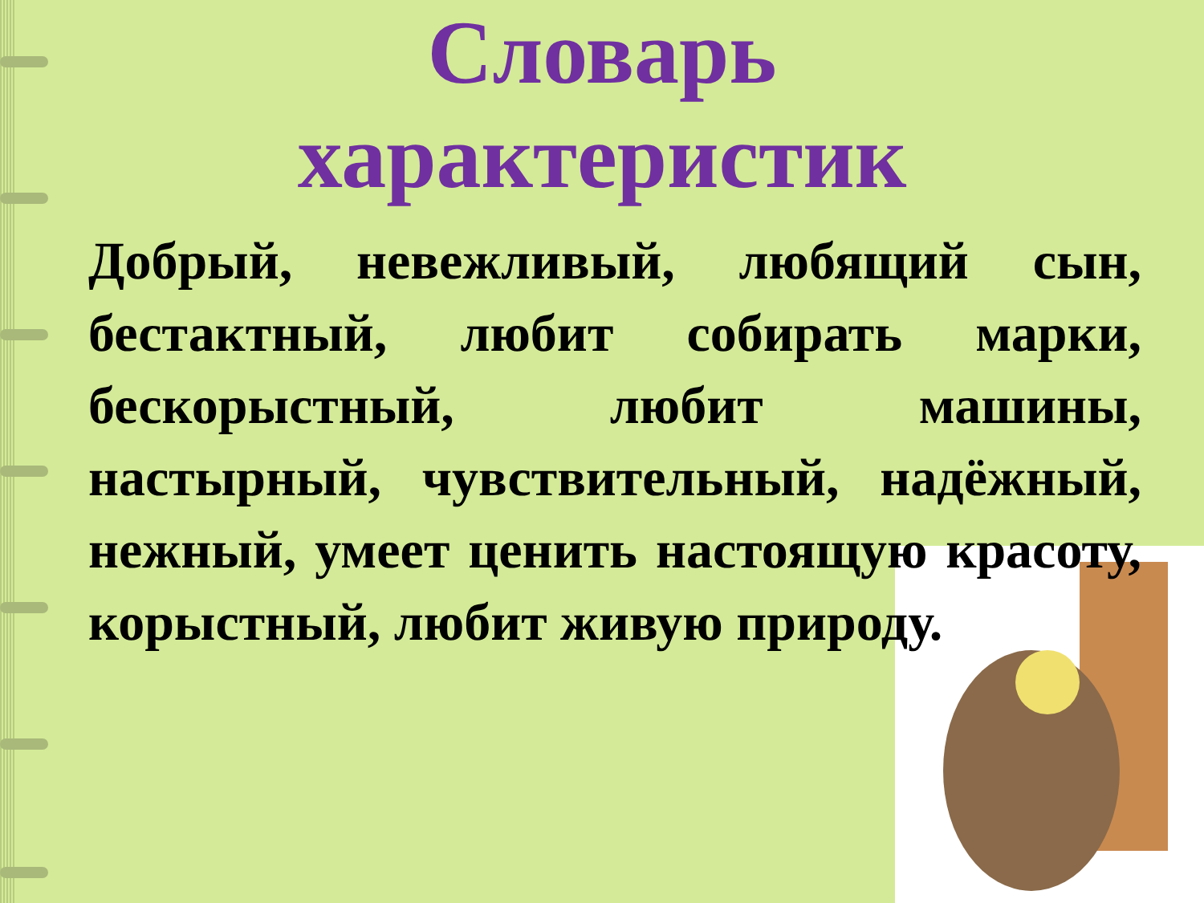Словарь
характеристик
Добрый, невежливый, любящий сын, бестактный, любит собирать марки, бескорыстный, любит машины, настырный, чувствительный, надёжный, нежный, умеет ценить настоящую красоту, корыстный, любит живую природу.